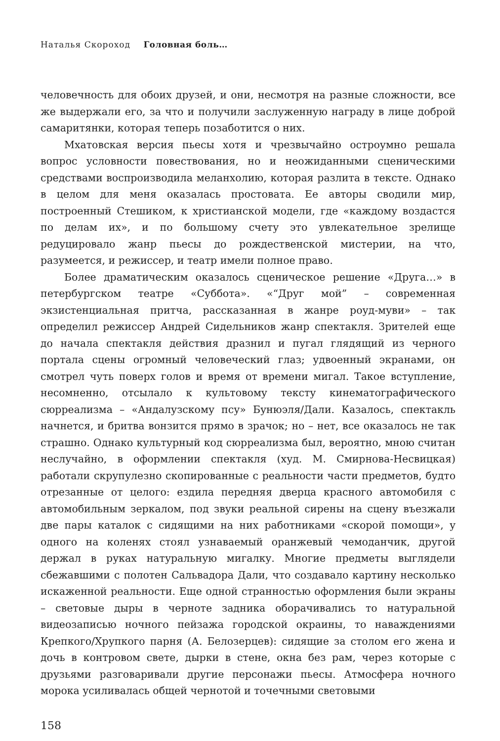Наталья Скороход Головная боль…
человечность для обоих друзей, и они, несмотря на разные сложности, все же выдержали его, за что и получили заслуженную награду в лице доброй самаритянки, которая теперь позаботится о них.
Мхатовская версия пьесы хотя и чрезвычайно остроумно решала вопрос условности повествования, но и неожиданными сценическими средствами воспроизводила меланхолию, которая разлита в тексте. Однако в целом для меня оказалась простовата. Ее авторы сводили мир, построенный Стешиком, к христианской модели, где «каждому воздастся по делам их», и по большому счету это увлекательное зрелище редуцировало жанр пьесы до рождественской мистерии, на что, разумеется, и режиссер, и театр имели полное право.
Более драматическим оказалось сценическое решение «Друга…» в петербургском театре «Суббота». «“Друг мой” – современная экзистенциальная притча, рассказанная в жанре роуд-муви» – так определил режиссер Андрей Сидельников жанр спектакля. Зрителей еще до начала спектакля действия дразнил и пугал глядящий из черного портала сцены огромный человеческий глаз; удвоенный экранами, он смотрел чуть поверх голов и время от времени мигал. Такое вступление, несомненно, отсылало к культовому тексту кинематографического сюрреализма – «Андалузскому псу» Бунюэля/Дали. Казалось, спектакль начнется, и бритва вонзится прямо в зрачок; но – нет, все оказалось не так страшно. Однако культурный код сюрреализма был, вероятно, мною считан неслучайно, в оформлении спектакля (худ. М. Смирнова-Несвицкая) работали скрупулезно скопированные с реальности части предметов, будто отрезанные от целого: ездила передняя дверца красного автомобиля с автомобильным зеркалом, под звуки реальной сирены на сцену въезжали две пары каталок с сидящими на них работниками «скорой помощи», у одного на коленях стоял узнаваемый оранжевый чемоданчик, другой держал в руках натуральную мигалку. Многие предметы выглядели сбежавшими с полотен Сальвадора Дали, что создавало картину несколько искаженной реальности. Еще одной странностью оформления были экраны – световые дыры в черноте задника оборачивались то натуральной видеозаписью ночного пейзажа городской окраины, то наваждениями Крепкого/Хрупкого парня (А. Белозерцев): сидящие за столом его жена и дочь в контровом свете, дырки в стене, окна без рам, через которые с друзьями разговаривали другие персонажи пьесы. Атмосфера ночного морока усиливалась общей чернотой и точечными световыми
158